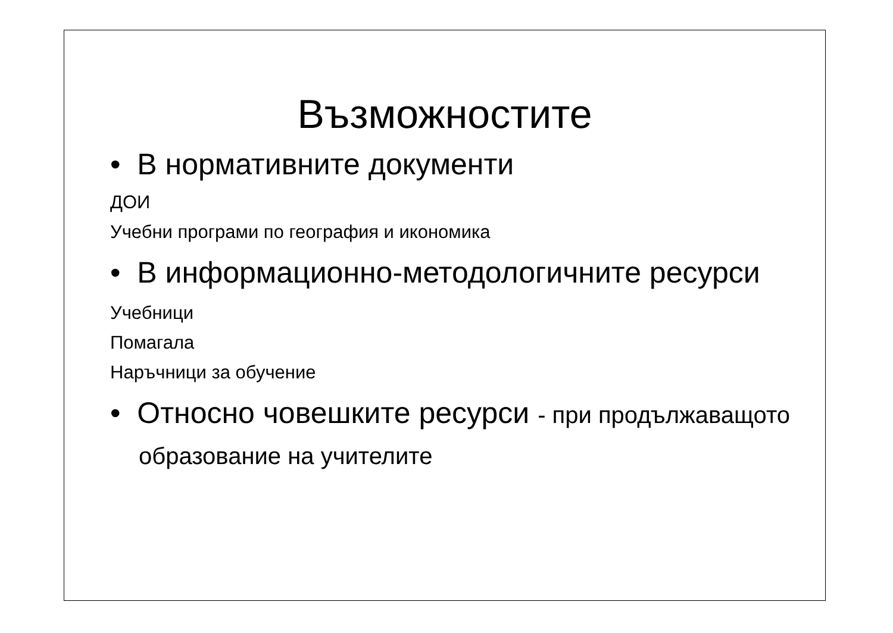Възможностите
• В нормативните документи
ДОИ
Учебни програми по география и икономика
• В информационно-методологичните ресурси
Учебници
Помагала
Наръчници за обучение
• Относно човешките ресурси - при продължаващото образование на учителите